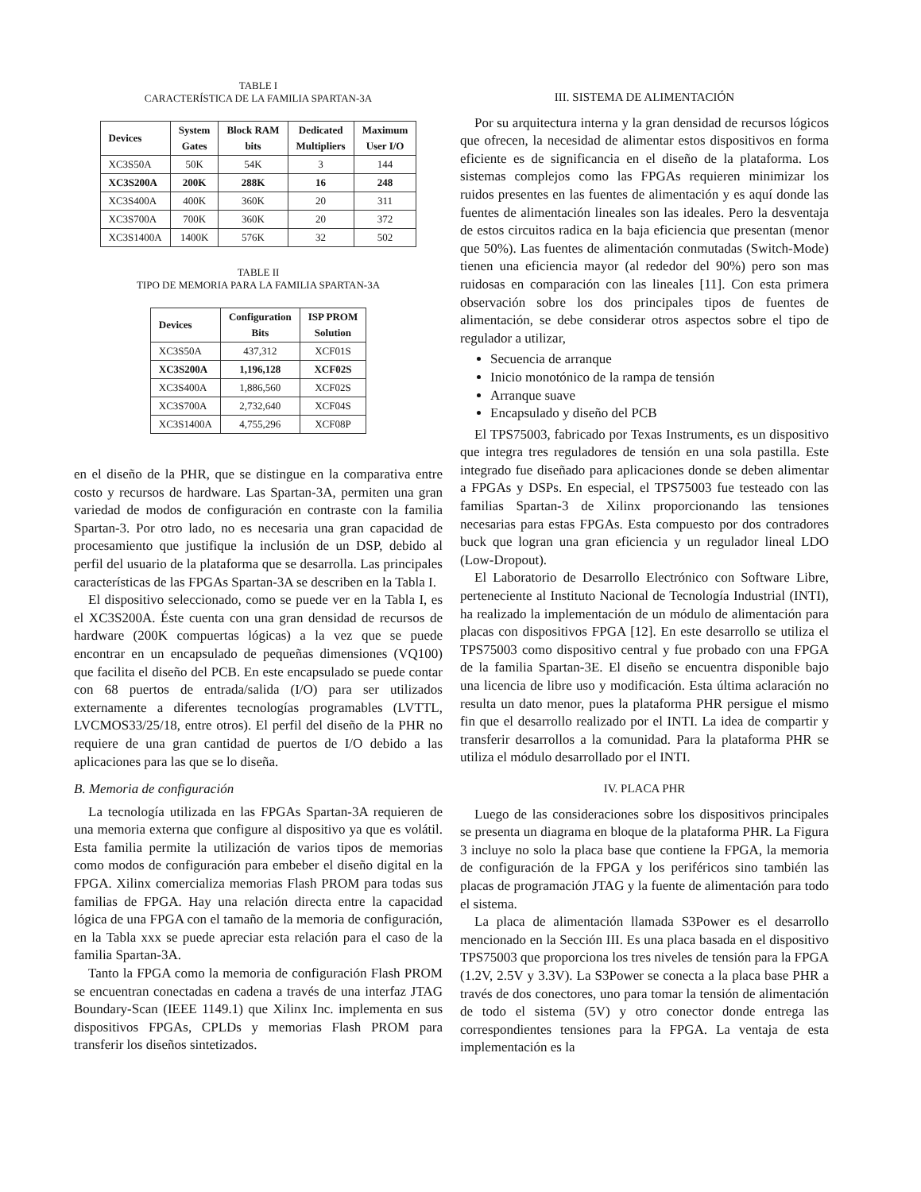TABLE I
CARACTERÍSTICA DE LA FAMILIA SPARTAN-3A
| Devices | System Gates | Block RAM bits | Dedicated Multipliers | Maximum User I/O |
| --- | --- | --- | --- | --- |
| XC3S50A | 50K | 54K | 3 | 144 |
| XC3S200A | 200K | 288K | 16 | 248 |
| XC3S400A | 400K | 360K | 20 | 311 |
| XC3S700A | 700K | 360K | 20 | 372 |
| XC3S1400A | 1400K | 576K | 32 | 502 |
TABLE II
TIPO DE MEMORIA PARA LA FAMILIA SPARTAN-3A
| Devices | Configuration Bits | ISP PROM Solution |
| --- | --- | --- |
| XC3S50A | 437,312 | XCF01S |
| XC3S200A | 1,196,128 | XCF02S |
| XC3S400A | 1,886,560 | XCF02S |
| XC3S700A | 2,732,640 | XCF04S |
| XC3S1400A | 4,755,296 | XCF08P |
en el diseño de la PHR, que se distingue en la comparativa entre costo y recursos de hardware. Las Spartan-3A, permiten una gran variedad de modos de configuración en contraste con la familia Spartan-3. Por otro lado, no es necesaria una gran capacidad de procesamiento que justifique la inclusión de un DSP, debido al perfil del usuario de la plataforma que se desarrolla. Las principales características de las FPGAs Spartan-3A se describen en la Tabla I.
El dispositivo seleccionado, como se puede ver en la Tabla I, es el XC3S200A. Éste cuenta con una gran densidad de recursos de hardware (200K compuertas lógicas) a la vez que se puede encontrar en un encapsulado de pequeñas dimensiones (VQ100) que facilita el diseño del PCB. En este encapsulado se puede contar con 68 puertos de entrada/salida (I/O) para ser utilizados externamente a diferentes tecnologías programables (LVTTL, LVCMOS33/25/18, entre otros). El perfil del diseño de la PHR no requiere de una gran cantidad de puertos de I/O debido a las aplicaciones para las que se lo diseña.
B. Memoria de configuración
La tecnología utilizada en las FPGAs Spartan-3A requieren de una memoria externa que configure al dispositivo ya que es volátil. Esta familia permite la utilización de varios tipos de memorias como modos de configuración para embeber el diseño digital en la FPGA. Xilinx comercializa memorias Flash PROM para todas sus familias de FPGA. Hay una relación directa entre la capacidad lógica de una FPGA con el tamaño de la memoria de configuración, en la Tabla xxx se puede apreciar esta relación para el caso de la familia Spartan-3A.
Tanto la FPGA como la memoria de configuración Flash PROM se encuentran conectadas en cadena a través de una interfaz JTAG Boundary-Scan (IEEE 1149.1) que Xilinx Inc. implementa en sus dispositivos FPGAs, CPLDs y memorias Flash PROM para transferir los diseños sintetizados.
III. SISTEMA DE ALIMENTACIÓN
Por su arquitectura interna y la gran densidad de recursos lógicos que ofrecen, la necesidad de alimentar estos dispositivos en forma eficiente es de significancia en el diseño de la plataforma. Los sistemas complejos como las FPGAs requieren minimizar los ruidos presentes en las fuentes de alimentación y es aquí donde las fuentes de alimentación lineales son las ideales. Pero la desventaja de estos circuitos radica en la baja eficiencia que presentan (menor que 50%). Las fuentes de alimentación conmutadas (Switch-Mode) tienen una eficiencia mayor (al rededor del 90%) pero son mas ruidosas en comparación con las lineales [11]. Con esta primera observación sobre los dos principales tipos de fuentes de alimentación, se debe considerar otros aspectos sobre el tipo de regulador a utilizar,
Secuencia de arranque
Inicio monotónico de la rampa de tensión
Arranque suave
Encapsulado y diseño del PCB
El TPS75003, fabricado por Texas Instruments, es un dispositivo que integra tres reguladores de tensión en una sola pastilla. Este integrado fue diseñado para aplicaciones donde se deben alimentar a FPGAs y DSPs. En especial, el TPS75003 fue testeado con las familias Spartan-3 de Xilinx proporcionando las tensiones necesarias para estas FPGAs. Esta compuesto por dos contradores buck que logran una gran eficiencia y un regulador lineal LDO (Low-Dropout).
El Laboratorio de Desarrollo Electrónico con Software Libre, perteneciente al Instituto Nacional de Tecnología Industrial (INTI), ha realizado la implementación de un módulo de alimentación para placas con dispositivos FPGA [12]. En este desarrollo se utiliza el TPS75003 como dispositivo central y fue probado con una FPGA de la familia Spartan-3E. El diseño se encuentra disponible bajo una licencia de libre uso y modificación. Esta última aclaración no resulta un dato menor, pues la plataforma PHR persigue el mismo fin que el desarrollo realizado por el INTI. La idea de compartir y transferir desarrollos a la comunidad. Para la plataforma PHR se utiliza el módulo desarrollado por el INTI.
IV. PLACA PHR
Luego de las consideraciones sobre los dispositivos principales se presenta un diagrama en bloque de la plataforma PHR. La Figura 3 incluye no solo la placa base que contiene la FPGA, la memoria de configuración de la FPGA y los periféricos sino también las placas de programación JTAG y la fuente de alimentación para todo el sistema.
La placa de alimentación llamada S3Power es el desarrollo mencionado en la Sección III. Es una placa basada en el dispositivo TPS75003 que proporciona los tres niveles de tensión para la FPGA (1.2V, 2.5V y 3.3V). La S3Power se conecta a la placa base PHR a través de dos conectores, uno para tomar la tensión de alimentación de todo el sistema (5V) y otro conector donde entrega las correspondientes tensiones para la FPGA. La ventaja de esta implementación es la